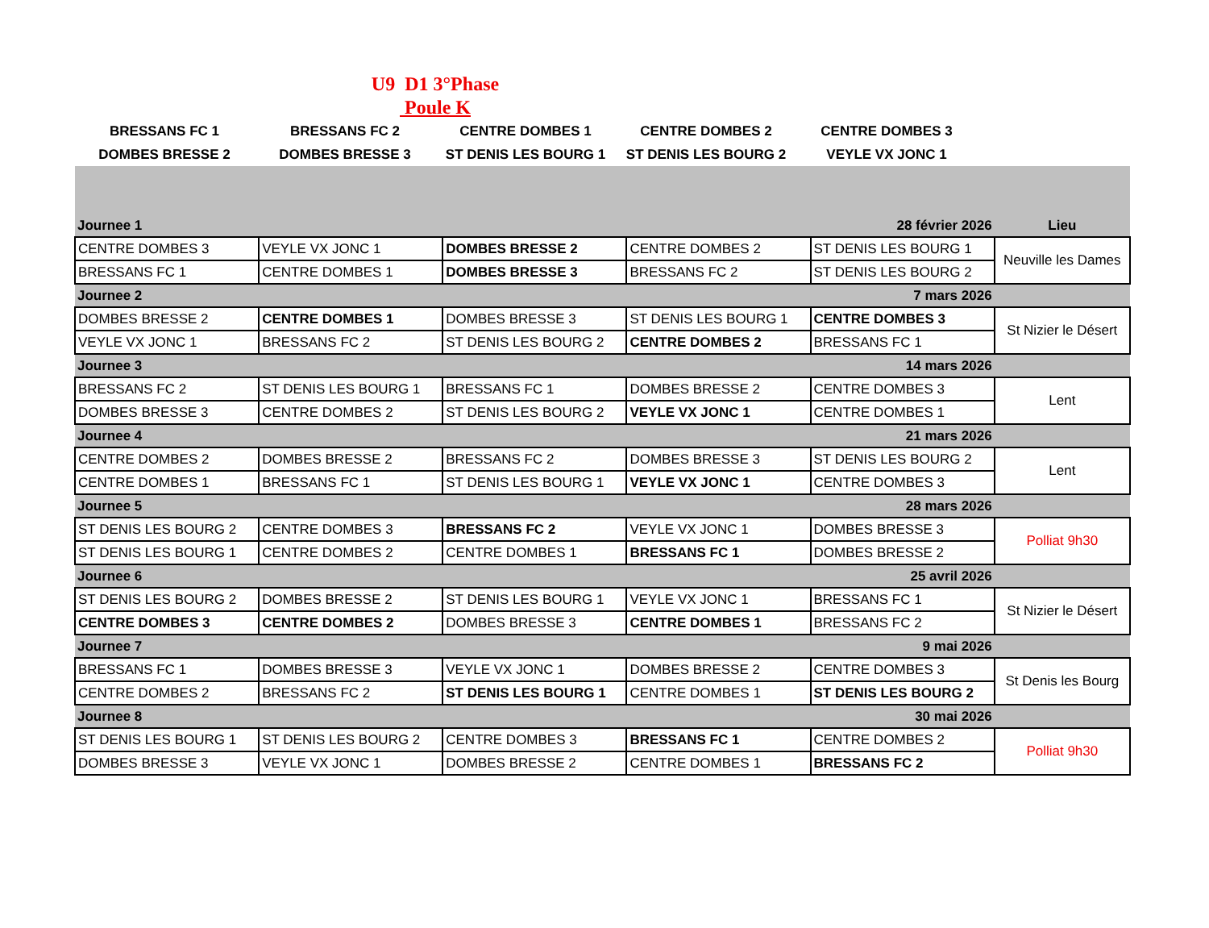U9 D1 3°Phase
Poule K
| BRESSANS FC 1 | BRESSANS FC 2 | CENTRE DOMBES 1 | CENTRE DOMBES 2 | CENTRE DOMBES 3 |
| DOMBES BRESSE 2 | DOMBES BRESSE 3 | ST DENIS LES BOURG 1 | ST DENIS LES BOURG 2 | VEYLE VX JONC 1 |
| Journee 1 | 28 février 2026 | | | | Lieu |
| CENTRE DOMBES 3 | VEYLE VX JONC 1 | DOMBES BRESSE 2 | CENTRE DOMBES 2 | ST DENIS LES BOURG 1 | Neuville les Dames |
| BRESSANS FC 1 | CENTRE DOMBES 1 | DOMBES BRESSE 3 | BRESSANS FC 2 | ST DENIS LES BOURG 2 | |
| Journee 2 | 7 mars 2026 | | | | |
| DOMBES BRESSE 2 | CENTRE DOMBES 1 | DOMBES BRESSE 3 | ST DENIS LES BOURG 1 | CENTRE DOMBES 3 | St Nizier le Désert |
| VEYLE VX JONC 1 | BRESSANS FC 2 | ST DENIS LES BOURG 2 | CENTRE DOMBES 2 | BRESSANS FC 1 | |
| Journee 3 | 14 mars 2026 | | | | |
| BRESSANS FC 2 | ST DENIS LES BOURG 1 | BRESSANS FC 1 | DOMBES BRESSE 2 | CENTRE DOMBES 3 | Lent |
| DOMBES BRESSE 3 | CENTRE DOMBES 2 | ST DENIS LES BOURG 2 | VEYLE VX JONC 1 | CENTRE DOMBES 1 | |
| Journee 4 | 21 mars 2026 | | | | |
| CENTRE DOMBES 2 | DOMBES BRESSE 2 | BRESSANS FC 2 | DOMBES BRESSE 3 | ST DENIS LES BOURG 2 | Lent |
| CENTRE DOMBES 1 | BRESSANS FC 1 | ST DENIS LES BOURG 1 | VEYLE VX JONC 1 | CENTRE DOMBES 3 | |
| Journee 5 | 28 mars 2026 | | | | |
| ST DENIS LES BOURG 2 | CENTRE DOMBES 3 | BRESSANS FC 2 | VEYLE VX JONC 1 | DOMBES BRESSE 3 | Polliat 9h30 |
| ST DENIS LES BOURG 1 | CENTRE DOMBES 2 | CENTRE DOMBES 1 | BRESSANS FC 1 | DOMBES BRESSE 2 | |
| Journee 6 | 25 avril 2026 | | | | |
| ST DENIS LES BOURG 2 | DOMBES BRESSE 2 | ST DENIS LES BOURG 1 | VEYLE VX JONC 1 | BRESSANS FC 1 | St Nizier le Désert |
| CENTRE DOMBES 3 | CENTRE DOMBES 2 | DOMBES BRESSE 3 | CENTRE DOMBES 1 | BRESSANS FC 2 | |
| Journee 7 | 9 mai 2026 | | | | |
| BRESSANS FC 1 | DOMBES BRESSE 3 | VEYLE VX JONC 1 | DOMBES BRESSE 2 | CENTRE DOMBES 3 | St Denis les Bourg |
| CENTRE DOMBES 2 | BRESSANS FC 2 | ST DENIS LES BOURG 1 | CENTRE DOMBES 1 | ST DENIS LES BOURG 2 | |
| Journee 8 | 30 mai 2026 | | | | |
| ST DENIS LES BOURG 1 | ST DENIS LES BOURG 2 | CENTRE DOMBES 3 | BRESSANS FC 1 | CENTRE DOMBES 2 | Polliat 9h30 |
| DOMBES BRESSE 3 | VEYLE VX JONC 1 | DOMBES BRESSE 2 | CENTRE DOMBES 1 | BRESSANS FC 2 | |